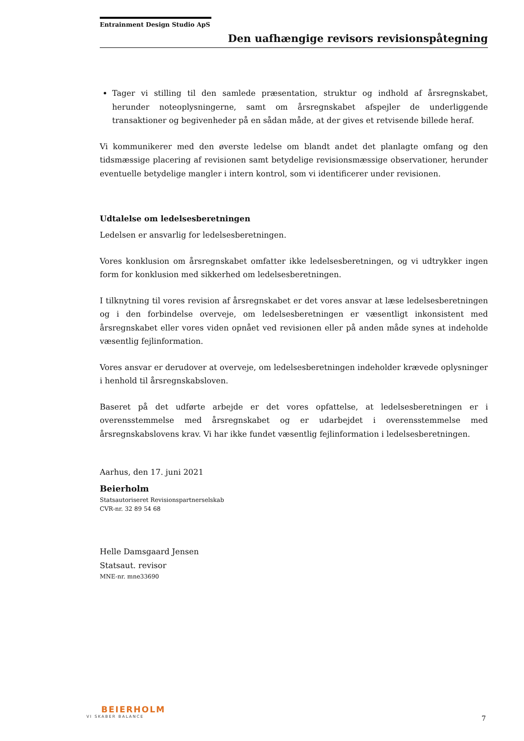Entrainment Design Studio ApS
Den uafhængige revisors revisionspåtegning
Tager vi stilling til den samlede præsentation, struktur og indhold af årsregnskabet, herunder noteoplysningerne, samt om årsregnskabet afspejler de underliggende transaktioner og begivenheder på en sådan måde, at der gives et retvisende billede heraf.
Vi kommunikerer med den øverste ledelse om blandt andet det planlagte omfang og den tidsmæssige placering af revisionen samt betydelige revisionsmæssige observationer, herunder eventuelle betydelige mangler i intern kontrol, som vi identificerer under revisionen.
Udtalelse om ledelsesberetningen
Ledelsen er ansvarlig for ledelsesberetningen.
Vores konklusion om årsregnskabet omfatter ikke ledelsesberetningen, og vi udtrykker ingen form for konklusion med sikkerhed om ledelsesberetningen.
I tilknytning til vores revision af årsregnskabet er det vores ansvar at læse ledelsesberetningen og i den forbindelse overveje, om ledelsesberetningen er væsentligt inkonsistent med årsregnskabet eller vores viden opnået ved revisionen eller på anden måde synes at indeholde væsentlig fejlinformation.
Vores ansvar er derudover at overveje, om ledelsesberetningen indeholder krævede oplysninger i henhold til årsregnskabsloven.
Baseret på det udførte arbejde er det vores opfattelse, at ledelsesberetningen er i overensstemmelse med årsregnskabet og er udarbejdet i overensstemmelse med årsregnskabslovens krav. Vi har ikke fundet væsentlig fejlinformation i ledelsesberetningen.
Aarhus, den 17. juni 2021
Beierholm
Statsautoriseret Revisionspartnerselskab
CVR-nr. 32 89 54 68
Helle Damsgaard Jensen
Statsaut. revisor
MNE-nr. mne33690
BEIERHOLM
VI SKABER BALANCE
7